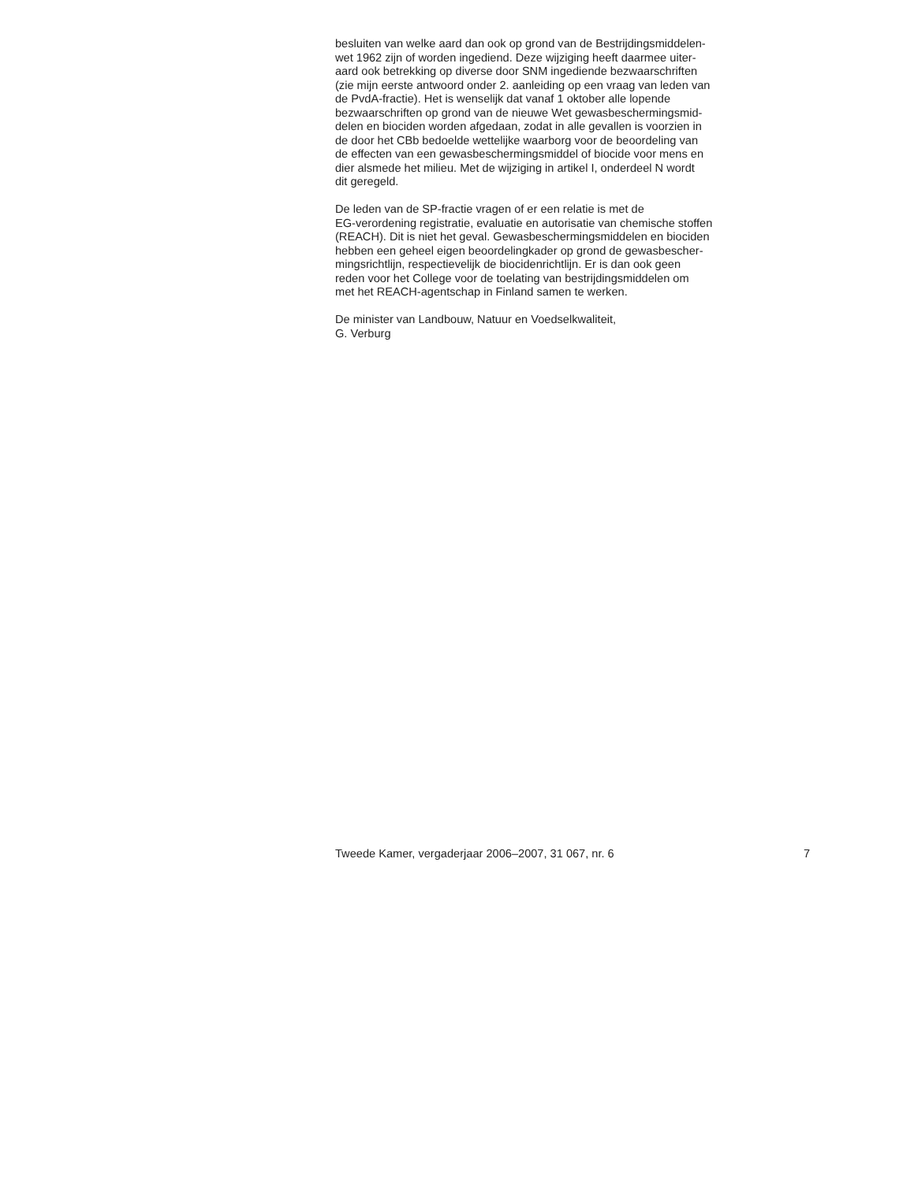besluiten van welke aard dan ook op grond van de Bestrijdingsmiddelen-
wet 1962 zijn of worden ingediend. Deze wijziging heeft daarmee uiter-
aard ook betrekking op diverse door SNM ingediende bezwaarschriften
(zie mijn eerste antwoord onder 2. aanleiding op een vraag van leden van
de PvdA-fractie). Het is wenselijk dat vanaf 1 oktober alle lopende
bezwaarschriften op grond van de nieuwe Wet gewasbeschermingsmid-
delen en biociden worden afgedaan, zodat in alle gevallen is voorzien in
de door het CBb bedoelde wettelijke waarborg voor de beoordeling van
de effecten van een gewasbeschermingsmiddel of biocide voor mens en
dier alsmede het milieu. Met de wijziging in artikel I, onderdeel N wordt
dit geregeld.
De leden van de SP-fractie vragen of er een relatie is met de
EG-verordening registratie, evaluatie en autorisatie van chemische stoffen
(REACH). Dit is niet het geval. Gewasbeschermingsmiddelen en biociden
hebben een geheel eigen beoordelingkader op grond de gewasbescher-
mingsrichtlijn, respectievelijk de biocidenrichtlijn. Er is dan ook geen
reden voor het College voor de toelating van bestrijdingsmiddelen om
met het REACH-agentschap in Finland samen te werken.
De minister van Landbouw, Natuur en Voedselkwaliteit,
G. Verburg
Tweede Kamer, vergaderjaar 2006–2007, 31 067, nr. 6 7